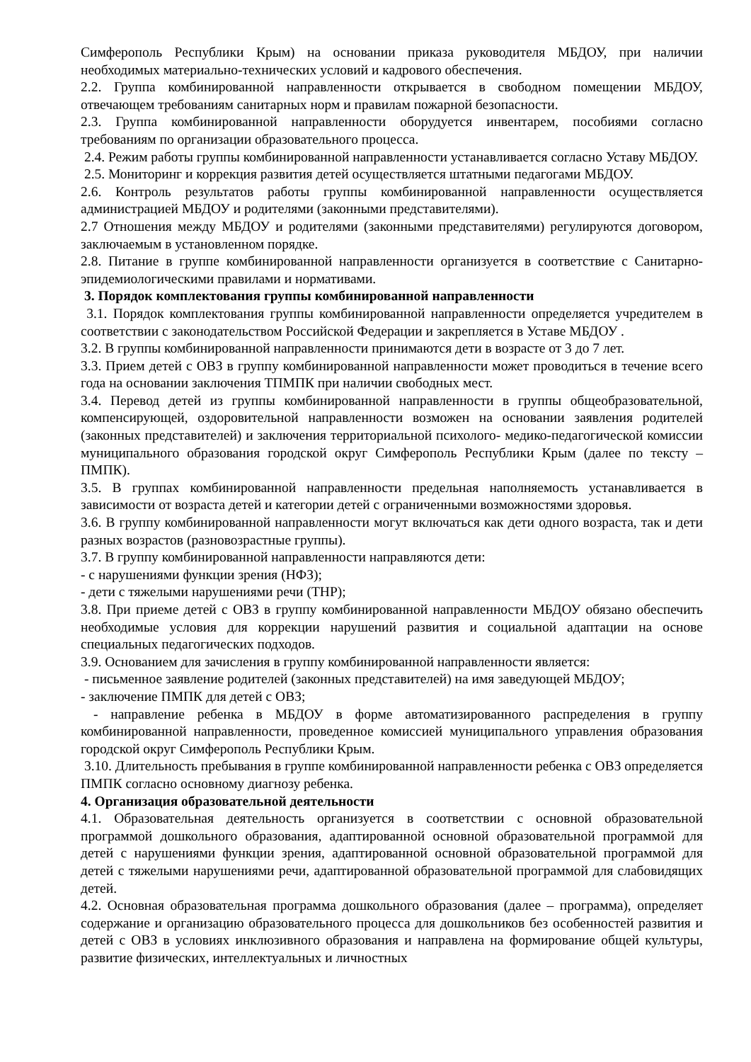Симферополь Республики Крым) на основании приказа руководителя МБДОУ, при наличии необходимых материально-технических условий и кадрового обеспечения.
2.2. Группа комбинированной направленности открывается в свободном помещении МБДОУ, отвечающем требованиям санитарных норм и правилам пожарной безопасности.
2.3. Группа комбинированной направленности оборудуется инвентарем, пособиями согласно требованиям по организации образовательного процесса.
2.4. Режим работы группы комбинированной направленности устанавливается согласно Уставу МБДОУ.
2.5. Мониторинг и коррекция развития детей осуществляется штатными педагогами МБДОУ.
2.6. Контроль результатов работы группы комбинированной направленности осуществляется администрацией МБДОУ и родителями (законными представителями).
2.7 Отношения между МБДОУ и родителями (законными представителями) регулируются договором, заключаемым в установленном порядке.
2.8. Питание в группе комбинированной направленности организуется в соответствие с Санитарно-эпидемиологическими правилами и нормативами.
3. Порядок комплектования группы комбинированной направленности
3.1. Порядок комплектования группы комбинированной направленности определяется учредителем в соответствии с законодательством Российской Федерации и закрепляется в Уставе МБДОУ .
3.2. В группы комбинированной направленности принимаются дети в возрасте от 3 до 7 лет.
3.3. Прием детей с ОВЗ в группу комбинированной направленности может проводиться в течение всего года на основании заключения ТПМПК при наличии свободных мест.
3.4. Перевод детей из группы комбинированной направленности в группы общеобразовательной, компенсирующей, оздоровительной направленности возможен на основании заявления родителей (законных представителей) и заключения территориальной психолого- медико-педагогической комиссии муниципального образования городской округ Симферополь Республики Крым (далее по тексту – ПМПК).
3.5. В группах комбинированной направленности предельная наполняемость устанавливается в зависимости от возраста детей и категории детей с ограниченными возможностями здоровья.
3.6. В группу комбинированной направленности могут включаться как дети одного возраста, так и дети разных возрастов (разновозрастные группы).
3.7. В группу комбинированной направленности направляются дети:
- с нарушениями функции зрения (НФЗ);
- дети с тяжелыми нарушениями речи (ТНР);
3.8. При приеме детей с ОВЗ в группу комбинированной направленности МБДОУ обязано обеспечить необходимые условия для коррекции нарушений развития и социальной адаптации на основе специальных педагогических подходов.
3.9. Основанием для зачисления в группу комбинированной направленности является:
- письменное заявление родителей (законных представителей) на имя заведующей МБДОУ;
- заключение ПМПК для детей с ОВЗ;
- направление ребенка в МБДОУ в форме автоматизированного распределения в группу комбинированной направленности, проведенное комиссией муниципального управления образования городской округ Симферополь Республики Крым.
3.10. Длительность пребывания в группе комбинированной направленности ребенка с ОВЗ определяется ПМПК согласно основному диагнозу ребенка.
4. Организация образовательной деятельности
4.1. Образовательная деятельность организуется в соответствии с основной образовательной программой дошкольного образования, адаптированной основной образовательной программой для детей с нарушениями функции зрения, адаптированной основной образовательной программой для детей с тяжелыми нарушениями речи, адаптированной образовательной программой для слабовидящих детей.
4.2. Основная образовательная программа дошкольного образования (далее – программа), определяет содержание и организацию образовательного процесса для дошкольников без особенностей развития и детей с ОВЗ в условиях инклюзивного образования и направлена на формирование общей культуры, развитие физических, интеллектуальных и личностных